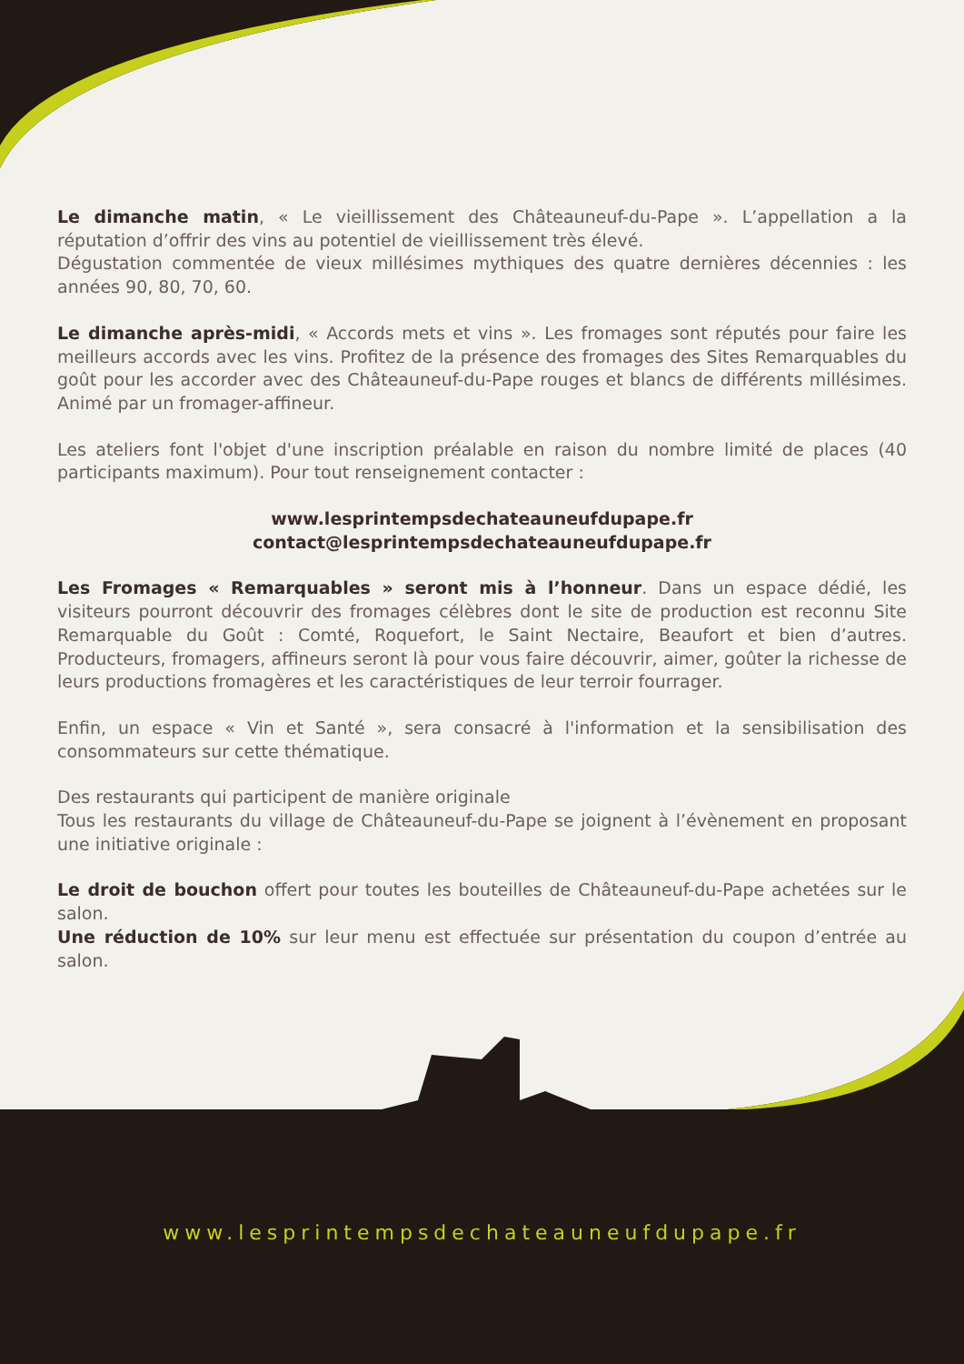Le dimanche matin, « Le vieillissement des Châteauneuf-du-Pape ». L’appellation a la réputation d’offrir des vins au potentiel de vieillissement très élevé.
Dégustation commentée de vieux millésimes mythiques des quatre dernières décennies : les années 90, 80, 70, 60.
Le dimanche après-midi, « Accords mets et vins ». Les fromages sont réputés pour faire les meilleurs accords avec les vins. Profitez de la présence des fromages des Sites Remarquables du goût pour les accorder avec des Châteauneuf-du-Pape rouges et blancs de différents millésimes. Animé par un fromager-affineur.
Les ateliers font l'objet d'une inscription préalable en raison du nombre limité de places (40 participants maximum). Pour tout renseignement contacter :
www.lesprintempsdechateauneufdupape.fr
contact@lesprintempsdechateauneufdupape.fr
Les Fromages « Remarquables » seront mis à l’honneur. Dans un espace dédié, les visiteurs pourront découvrir des fromages célèbres dont le site de production est reconnu Site Remarquable du Goût : Comté, Roquefort, le Saint Nectaire, Beaufort et bien d’autres. Producteurs, fromagers, affineurs seront là pour vous faire découvrir, aimer, goûter la richesse de leurs productions fromagères et les caractéristiques de leur terroir fourrager.
Enfin, un espace « Vin et Santé », sera consacré à l'information et la sensibilisation des consommateurs sur cette thématique.
Des restaurants qui participent de manière originale
Tous les restaurants du village de Châteauneuf-du-Pape se joignent à l’évènement en proposant une initiative originale :
Le droit de bouchon offert pour toutes les bouteilles de Châteauneuf-du-Pape achetées sur le salon.
Une réduction de 10% sur leur menu est effectuée sur présentation du coupon d’entrée au salon.
www.lesprintempsdechateauneufdupape.fr